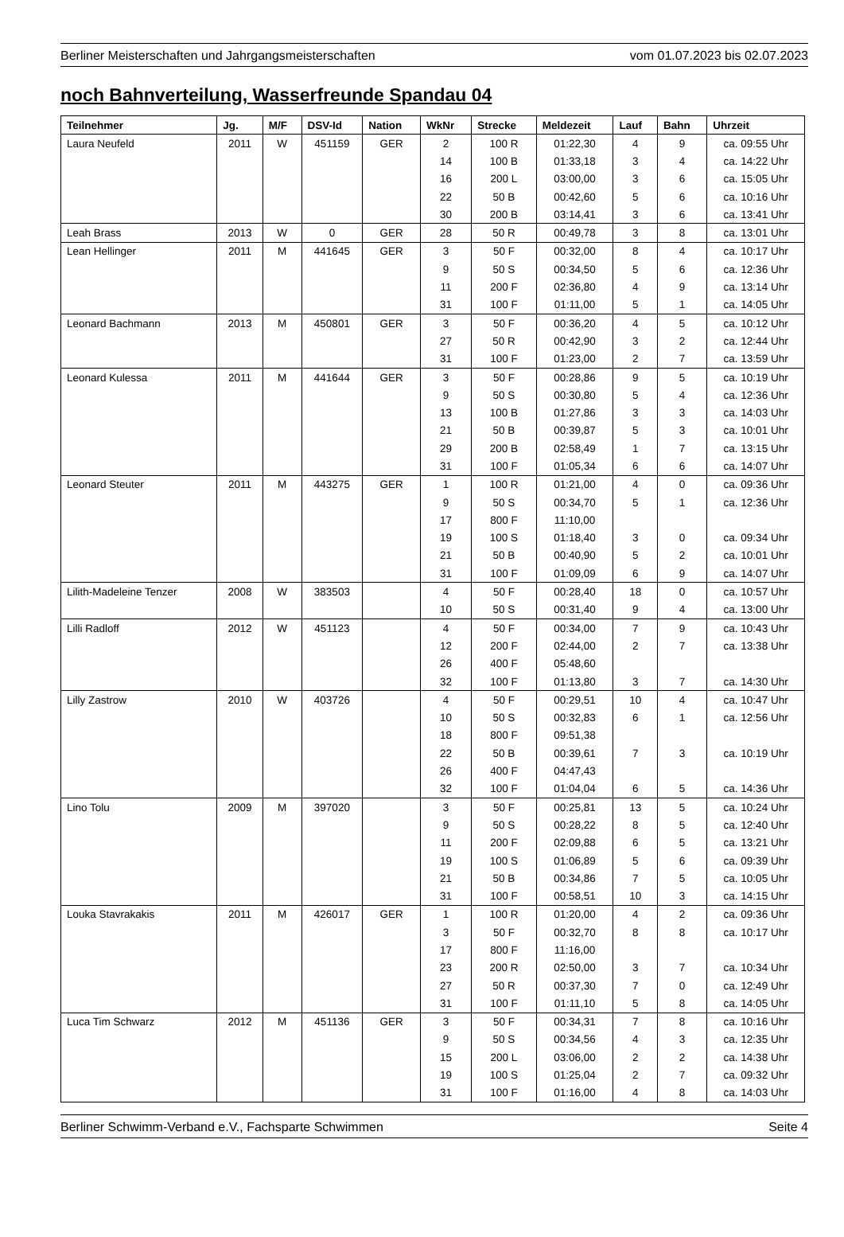Berliner Meisterschaften und Jahrgangsmeisterschaften vom 01.07.2023 bis 02.07.2023
noch Bahnverteilung, Wasserfreunde Spandau 04
| Teilnehmer | Jg. | M/F | DSV-Id | Nation | WkNr | Strecke | Meldezeit | Lauf | Bahn | Uhrzeit |
| --- | --- | --- | --- | --- | --- | --- | --- | --- | --- | --- |
| Laura Neufeld | 2011 | W | 451159 | GER | 2 | 100 R | 01:22,30 | 4 | 9 | ca. 09:55 Uhr |
| | | | | | 14 | 100 B | 01:33,18 | 3 | 4 | ca. 14:22 Uhr |
| | | | | | 16 | 200 L | 03:00,00 | 3 | 6 | ca. 15:05 Uhr |
| | | | | | 22 | 50 B | 00:42,60 | 5 | 6 | ca. 10:16 Uhr |
| | | | | | 30 | 200 B | 03:14,41 | 3 | 6 | ca. 13:41 Uhr |
| Leah Brass | 2013 | W | 0 | GER | 28 | 50 R | 00:49,78 | 3 | 8 | ca. 13:01 Uhr |
| Lean Hellinger | 2011 | M | 441645 | GER | 3 | 50 F | 00:32,00 | 8 | 4 | ca. 10:17 Uhr |
| | | | | | 9 | 50 S | 00:34,50 | 5 | 6 | ca. 12:36 Uhr |
| | | | | | 11 | 200 F | 02:36,80 | 4 | 9 | ca. 13:14 Uhr |
| | | | | | 31 | 100 F | 01:11,00 | 5 | 1 | ca. 14:05 Uhr |
| Leonard Bachmann | 2013 | M | 450801 | GER | 3 | 50 F | 00:36,20 | 4 | 5 | ca. 10:12 Uhr |
| | | | | | 27 | 50 R | 00:42,90 | 3 | 2 | ca. 12:44 Uhr |
| | | | | | 31 | 100 F | 01:23,00 | 2 | 7 | ca. 13:59 Uhr |
| Leonard Kulessa | 2011 | M | 441644 | GER | 3 | 50 F | 00:28,86 | 9 | 5 | ca. 10:19 Uhr |
| | | | | | 9 | 50 S | 00:30,80 | 5 | 4 | ca. 12:36 Uhr |
| | | | | | 13 | 100 B | 01:27,86 | 3 | 3 | ca. 14:03 Uhr |
| | | | | | 21 | 50 B | 00:39,87 | 5 | 3 | ca. 10:01 Uhr |
| | | | | | 29 | 200 B | 02:58,49 | 1 | 7 | ca. 13:15 Uhr |
| | | | | | 31 | 100 F | 01:05,34 | 6 | 6 | ca. 14:07 Uhr |
| Leonard Steuter | 2011 | M | 443275 | GER | 1 | 100 R | 01:21,00 | 4 | 0 | ca. 09:36 Uhr |
| | | | | | 9 | 50 S | 00:34,70 | 5 | 1 | ca. 12:36 Uhr |
| | | | | | 17 | 800 F | 11:10,00 | | | |
| | | | | | 19 | 100 S | 01:18,40 | 3 | 0 | ca. 09:34 Uhr |
| | | | | | 21 | 50 B | 00:40,90 | 5 | 2 | ca. 10:01 Uhr |
| | | | | | 31 | 100 F | 01:09,09 | 6 | 9 | ca. 14:07 Uhr |
| Lilith-Madeleine Tenzer | 2008 | W | 383503 | | 4 | 50 F | 00:28,40 | 18 | 0 | ca. 10:57 Uhr |
| | | | | | 10 | 50 S | 00:31,40 | 9 | 4 | ca. 13:00 Uhr |
| Lilli Radloff | 2012 | W | 451123 | | 4 | 50 F | 00:34,00 | 7 | 9 | ca. 10:43 Uhr |
| | | | | | 12 | 200 F | 02:44,00 | 2 | 7 | ca. 13:38 Uhr |
| | | | | | 26 | 400 F | 05:48,60 | | | |
| | | | | | 32 | 100 F | 01:13,80 | 3 | 7 | ca. 14:30 Uhr |
| Lilly Zastrow | 2010 | W | 403726 | | 4 | 50 F | 00:29,51 | 10 | 4 | ca. 10:47 Uhr |
| | | | | | 10 | 50 S | 00:32,83 | 6 | 1 | ca. 12:56 Uhr |
| | | | | | 18 | 800 F | 09:51,38 | | | |
| | | | | | 22 | 50 B | 00:39,61 | 7 | 3 | ca. 10:19 Uhr |
| | | | | | 26 | 400 F | 04:47,43 | | | |
| | | | | | 32 | 100 F | 01:04,04 | 6 | 5 | ca. 14:36 Uhr |
| Lino Tolu | 2009 | M | 397020 | | 3 | 50 F | 00:25,81 | 13 | 5 | ca. 10:24 Uhr |
| | | | | | 9 | 50 S | 00:28,22 | 8 | 5 | ca. 12:40 Uhr |
| | | | | | 11 | 200 F | 02:09,88 | 6 | 5 | ca. 13:21 Uhr |
| | | | | | 19 | 100 S | 01:06,89 | 5 | 6 | ca. 09:39 Uhr |
| | | | | | 21 | 50 B | 00:34,86 | 7 | 5 | ca. 10:05 Uhr |
| | | | | | 31 | 100 F | 00:58,51 | 10 | 3 | ca. 14:15 Uhr |
| Louka Stavrakakis | 2011 | M | 426017 | GER | 1 | 100 R | 01:20,00 | 4 | 2 | ca. 09:36 Uhr |
| | | | | | 3 | 50 F | 00:32,70 | 8 | 8 | ca. 10:17 Uhr |
| | | | | | 17 | 800 F | 11:16,00 | | | |
| | | | | | 23 | 200 R | 02:50,00 | 3 | 7 | ca. 10:34 Uhr |
| | | | | | 27 | 50 R | 00:37,30 | 7 | 0 | ca. 12:49 Uhr |
| | | | | | 31 | 100 F | 01:11,10 | 5 | 8 | ca. 14:05 Uhr |
| Luca Tim Schwarz | 2012 | M | 451136 | GER | 3 | 50 F | 00:34,31 | 7 | 8 | ca. 10:16 Uhr |
| | | | | | 9 | 50 S | 00:34,56 | 4 | 3 | ca. 12:35 Uhr |
| | | | | | 15 | 200 L | 03:06,00 | 2 | 2 | ca. 14:38 Uhr |
| | | | | | 19 | 100 S | 01:25,04 | 2 | 7 | ca. 09:32 Uhr |
| | | | | | 31 | 100 F | 01:16,00 | 4 | 8 | ca. 14:03 Uhr |
Berliner Schwimm-Verband e.V., Fachsparte Schwimmen Seite 4